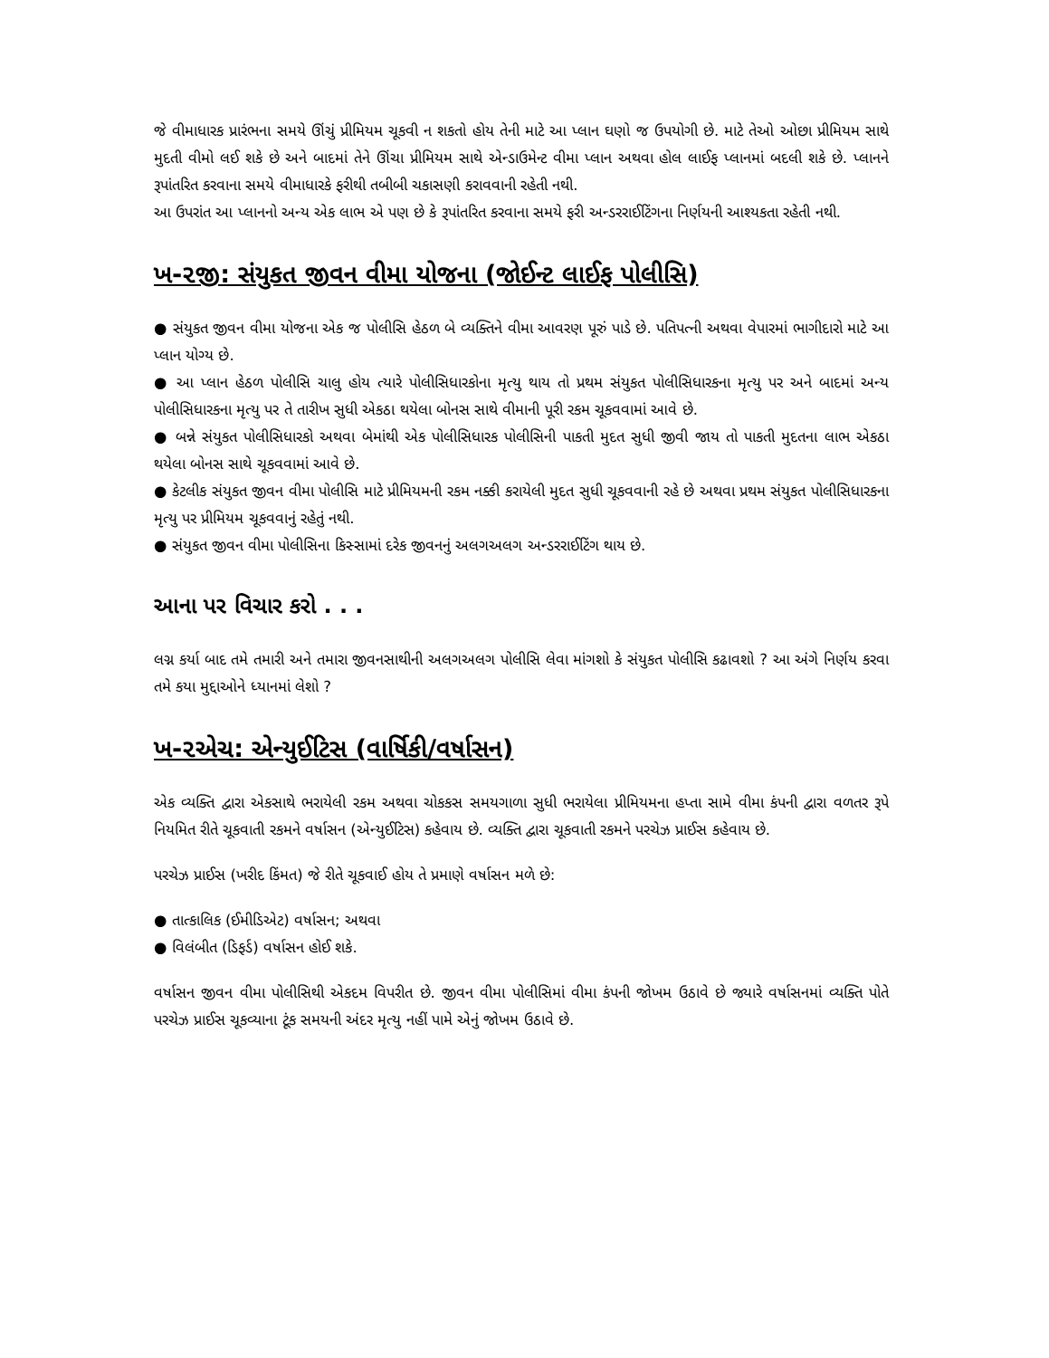જે વીમાધારક પ્રારંભના સમયે ઊંચું પ્રીમિયમ ચૂકવી ન શકતો હોય તેની માટે આ પ્લાન ઘણો જ ઉપયોગી છે. માટે તેઓ ઓછા પ્રીમિયમ સાથે મુદતી વીમો લઈ શકે છે અને બાદમાં તેને ઊંચા પ્રીમિયમ સાથે એન્ડાઉમેન્ટ વીમા પ્લાન અથવા હોલ લાઈફ પ્લાનમાં બદલી શકે છે. પ્લાનને રૂપાંતરિત કરવાના સમયે વીમાધારકે ફરીથી તબીબી ચકાસણી કરાવવાની રહેતી નથી.
આ ઉપરાંત આ પ્લાનનો અન્ય એક લાભ એ પણ છે કે રૂપાંતરિત કરવાના સમયે ફરી અન્ડરરાઈટિંગના નિર્ણયની આશ્યકતા રહેતી નથી.
ખ-૨જી: સંયુકત જીવન વીમા યોજના (જોઈન્ટ લાઈફ પોલીસિ)
● સંયુકત જીવન વીમા યોજના એક જ પોલીસિ હેઠળ બે વ્યક્તિને વીમા આવરણ પૂરું પાડે છે. પતિપત્ની અથવા વેપારમાં ભાગીદારો માટે આ પ્લાન યોગ્ય છે.
● આ પ્લાન હેઠળ પોલીસિ ચાલુ હોય ત્યારે પોલીસિધારકોના મૃત્યુ થાય તો પ્રથમ સંયુકત પોલીસિધારકના મૃત્યુ પર અને બાદમાં અન્ય પોલીસિધારકના મૃત્યુ પર તે તારીખ સુધી એકઠા થયેલા બોનસ સાથે વીમાની પૂરી રકમ ચૂકવવામાં આવે છે.
● બન્ને સંયુકત પોલીસિધારકો અથવા બેમાંથી એક પોલીસિધારક પોલીસિની પાકતી મુદત સુધી જીવી જાય તો પાકતી મુદતના લાભ એકઠા થયેલા બોનસ સાથે ચૂકવવામાં આવે છે.
● કેટલીક સંયુકત જીવન વીમા પોલીસિ માટે પ્રીમિયમની રકમ નક્કી કરાયેલી મુદત સુધી ચૂકવવાની રહે છે અથવા પ્રથમ સંયુકત પોલીસિધારકના મૃત્યુ પર પ્રીમિયમ ચૂકવવાનું રહેતું નથી.
● સંયુકત જીવન વીમા પોલીસિના કિસ્સામાં દરેક જીવનનું અલગઅલગ અન્ડરરાઈટિંગ થાય છે.
આના પર વિચાર કરો . . .
લગ્ન કર્યા બાદ તમે તમારી અને તમારા જીવનસાથીની અલગઅલગ પોલીસિ લેવા માંગશો કે સંયુકત પોલીસિ કઢાવશો ? આ અંગે નિર્ણય કરવા તમે કયા મુદ્દાઓને ધ્યાનમાં લેશો ?
ખ-૨એચ: એન્યુઈટિસ (વાર્ષિકી/વર્ષાસન)
એક વ્યક્તિ દ્વારા એકસાથે ભરાયેલી રકમ અથવા ચોકકસ સમયગાળા સુધી ભરાયેલા પ્રીમિયમના હપ્તા સામે વીમા કંપની દ્વારા વળતર રૂપે નિયમિત રીતે ચૂકવાતી રકમને વર્ષાસન (એન્યુઈટિસ) કહેવાય છે. વ્યક્તિ દ્વારા ચૂકવાતી રકમને પરચેઝ પ્રાઈસ કહેવાય છે.
પરચેઝ પ્રાઈસ (ખરીદ કિંમત) જે રીતે ચૂકવાઈ હોય તે પ્રમાણે વર્ષાસન મળે છે:
● તાત્કાલિક (ઈમીડિએટ) વર્ષાસન; અથવા
● વિલંબીત (ડિફર્ડ) વર્ષાસન હોઈ શકે.
વર્ષાસન જીવન વીમા પોલીસિથી એકદમ વિપરીત છે. જીવન વીમા પોલીસિમાં વીમા કંપની જોખમ ઉઠાવે છે જ્યારે વર્ષાસનમાં વ્યક્તિ પોતે પરચેઝ પ્રાઈસ ચૂકવ્યાના ટૂંક સમયની અંદર મૃત્યુ નહીં પામે એનું જોખમ ઉઠાવે છે.